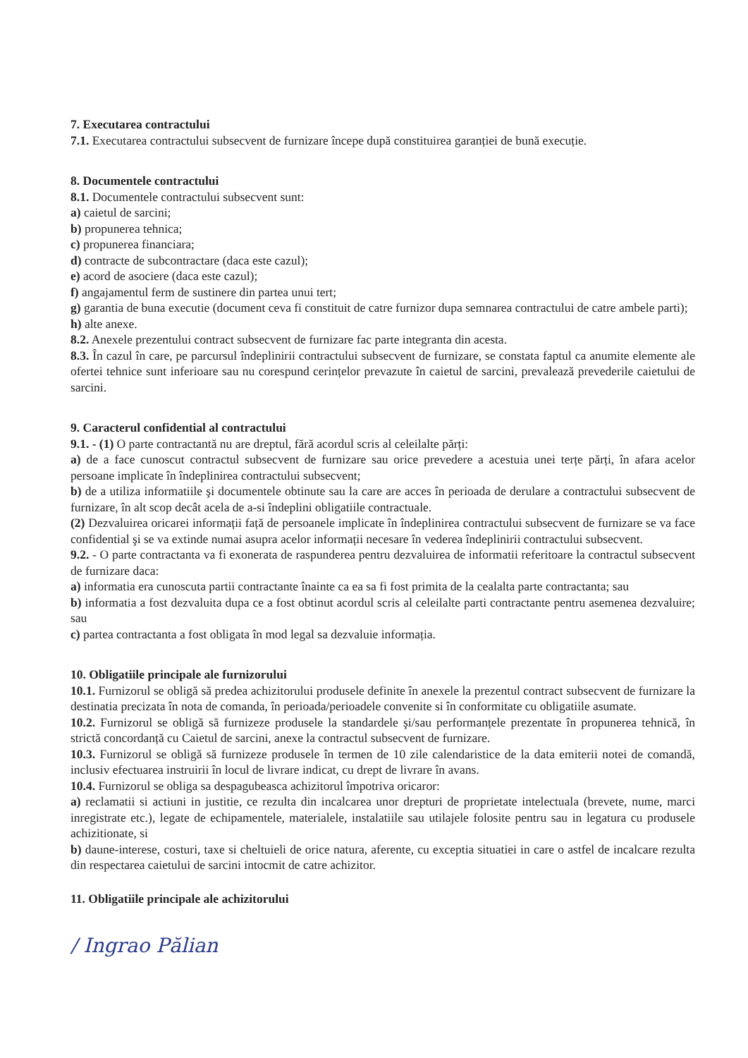7. Executarea contractului
7.1. Executarea contractului subsecvent de furnizare începe după constituirea garanției de bună execuție.
8. Documentele contractului
8.1. Documentele contractului subsecvent sunt:
a) caietul de sarcini;
b) propunerea tehnica;
c) propunerea financiara;
d) contracte de subcontractare (daca este cazul);
e) acord de asociere (daca este cazul);
f) angajamentul ferm de sustinere din partea unui tert;
g) garantia de buna executie (document ceva fi constituit de catre furnizor dupa semnarea contractului de catre ambele parti);
h) alte anexe.
8.2. Anexele prezentului contract subsecvent de furnizare fac parte integranta din acesta.
8.3. În cazul în care, pe parcursul îndeplinirii contractului subsecvent de furnizare, se constata faptul ca anumite elemente ale ofertei tehnice sunt inferioare sau nu corespund cerințelor prevazute în caietul de sarcini, prevalează prevederile caietului de sarcini.
9. Caracterul confidential al contractului
9.1. - (1) O parte contractantă nu are dreptul, fără acordul scris al celeilalte părți:
a) de a face cunoscut contractul subsecvent de furnizare sau orice prevedere a acestuia unei terțe părți, în afara acelor persoane implicate în îndeplinirea contractului subsecvent;
b) de a utiliza informatiile şi documentele obtinute sau la care are acces în perioada de derulare a contractului subsecvent de furnizare, în alt scop decât acela de a-si îndeplini obligatiile contractuale.
(2) Dezvaluirea oricarei informații față de persoanele implicate în îndeplinirea contractului subsecvent de furnizare se va face confidential şi se va extinde numai asupra acelor informații necesare în vederea îndeplinirii contractului subsecvent.
9.2. - O parte contractanta va fi exonerata de raspunderea pentru dezvaluirea de informatii referitoare la contractul subsecvent de furnizare daca:
a) informatia era cunoscuta partii contractante înainte ca ea sa fi fost primita de la cealalta parte contractanta; sau
b) informatia a fost dezvaluita dupa ce a fost obtinut acordul scris al celeilalte parti contractante pentru asemenea dezvaluire; sau
c) partea contractanta a fost obligata în mod legal sa dezvaluie informația.
10. Obligatiile principale ale furnizorului
10.1. Furnizorul se obligă să predea achizitorului produsele definite în anexele la prezentul contract subsecvent de furnizare la destinatia precizata în nota de comanda, în perioada/perioadele convenite si în conformitate cu obligatiile asumate.
10.2. Furnizorul se obligă să furnizeze produsele la standardele şi/sau performanțele prezentate în propunerea tehnică, în strictă concordanță cu Caietul de sarcini, anexe la contractul subsecvent de furnizare.
10.3. Furnizorul se obligă să furnizeze produsele în termen de 10 zile calendaristice de la data emiterii notei de comandă, inclusiv efectuarea instruirii în locul de livrare indicat, cu drept de livrare în avans.
10.4. Furnizorul se obliga sa despagubeasca achizitorul împotriva oricaror:
a) reclamatii si actiuni in justitie, ce rezulta din incalcarea unor drepturi de proprietate intelectuala (brevete, nume, marci inregistrate etc.), legate de echipamentele, materialele, instalatiile sau utilajele folosite pentru sau in legatura cu produsele achizitionate, si
b) daune-interese, costuri, taxe si cheltuieli de orice natura, aferente, cu exceptia situatiei in care o astfel de incalcare rezulta din respectarea caietului de sarcini intocmit de catre achizitor.
11. Obligatiile principale ale achizitorului
/ Ingrao Pălian